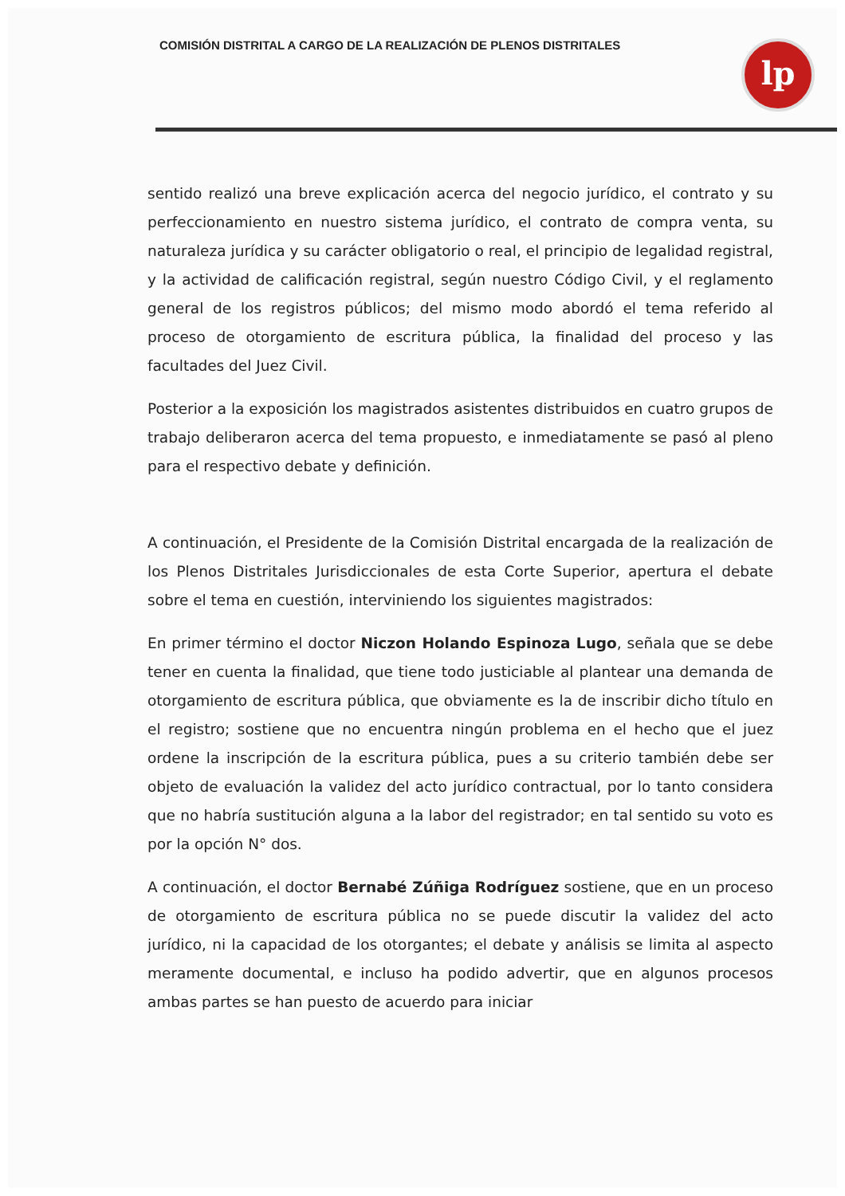COMISIÓN DISTRITAL A CARGO DE LA REALIZACIÓN DE PLENOS DISTRITALES
lp
sentido realizó una breve explicación acerca del negocio jurídico, el contrato y su perfeccionamiento en nuestro sistema jurídico, el contrato de compra venta, su naturaleza jurídica y su carácter obligatorio o real, el principio de legalidad registral, y la actividad de calificación registral, según nuestro Código Civil, y el reglamento general de los registros públicos; del mismo modo abordó el tema referido al proceso de otorgamiento de escritura pública, la finalidad del proceso y las facultades del Juez Civil.
Posterior a la exposición los magistrados asistentes distribuidos en cuatro grupos de trabajo deliberaron acerca del tema propuesto, e inmediatamente se pasó al pleno para el respectivo debate y definición.
A continuación, el Presidente de la Comisión Distrital encargada de la realización de los Plenos Distritales Jurisdiccionales de esta Corte Superior, apertura el debate sobre el tema en cuestión, interviniendo los siguientes magistrados:
En primer término el doctor Niczon Holando Espinoza Lugo, señala que se debe tener en cuenta la finalidad, que tiene todo justiciable al plantear una demanda de otorgamiento de escritura pública, que obviamente es la de inscribir dicho título en el registro; sostiene que no encuentra ningún problema en el hecho que el juez ordene la inscripción de la escritura pública, pues a su criterio también debe ser objeto de evaluación la validez del acto jurídico contractual, por lo tanto considera que no habría sustitución alguna a la labor del registrador; en tal sentido su voto es por la opción N° dos.
A continuación, el doctor Bernabé Zúñiga Rodríguez sostiene, que en un proceso de otorgamiento de escritura pública no se puede discutir la validez del acto jurídico, ni la capacidad de los otorgantes; el debate y análisis se limita al aspecto meramente documental, e incluso ha podido advertir, que en algunos procesos ambas partes se han puesto de acuerdo para iniciar